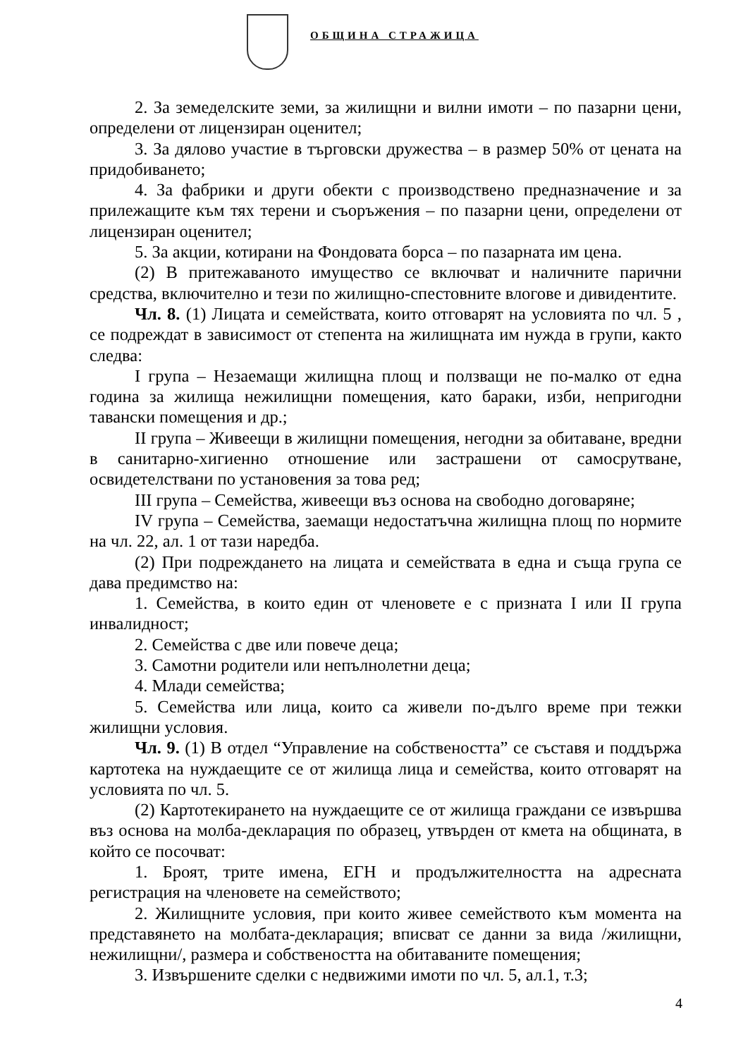ОБЩИНА СТРАЖИЦА
2. За земеделските земи, за жилищни и вилни имоти – по пазарни цени, определени от лицензиран оценител;
3. За дялово участие в търговски дружества – в размер 50% от цената на придобиването;
4. За фабрики и други обекти с производствено предназначение и за прилежащите към тях терени и съоръжения – по пазарни цени, определени от лицензиран оценител;
5. За акции, котирани на Фондовата борса – по пазарната им цена.
(2) В притежаваното имущество се включват и наличните парични средства, включително и тези по жилищно-спестовните влогове и дивидентите.
Чл. 8. (1) Лицата и семействата, които отговарят на условията по чл. 5 , се подреждат в зависимост от степента на жилищната им нужда в групи, както следва:
I група – Незаемащи жилищна площ и ползващи не по-малко от една година за жилища нежилищни помещения, като бараки, изби, непригодни тавански помещения и др.;
II група – Живеещи в жилищни помещения, негодни за обитаване, вредни в санитарно-хигиенно отношение или застрашени от самосрутване, освидетелствани по установения за това ред;
III група – Семейства, живеещи въз основа на свободно договаряне;
IV група – Семейства, заемащи недостатъчна жилищна площ по нормите на чл. 22, ал. 1 от тази наредба.
(2) При подреждането на лицата и семействата в една и съща група се дава предимство на:
1. Семейства, в които един от членовете е с призната I или II група инвалидност;
2. Семейства с две или повече деца;
3. Самотни родители или непълнолетни деца;
4. Млади семейства;
5. Семейства или лица, които са живели по-дълго време при тежки жилищни условия.
Чл. 9. (1) В отдел “Управление на собствеността” се съставя и поддържа картотека на нуждаещите се от жилища лица и семейства, които отговарят на условията по чл. 5.
(2) Картотекирането на нуждаещите се от жилища граждани се извършва въз основа на молба-декларация по образец, утвърден от кмета на общината, в който се посочват:
1. Броят, трите имена, ЕГН и продължителността на адресната регистрация на членовете на семейството;
2. Жилищните условия, при които живее семейството към момента на представянето на молбата-декларация; вписват се данни за вида /жилищни, нежилищни/, размера и собствеността на обитаваните помещения;
3. Извършените сделки с недвижими имоти по чл. 5, ал.1, т.3;
4